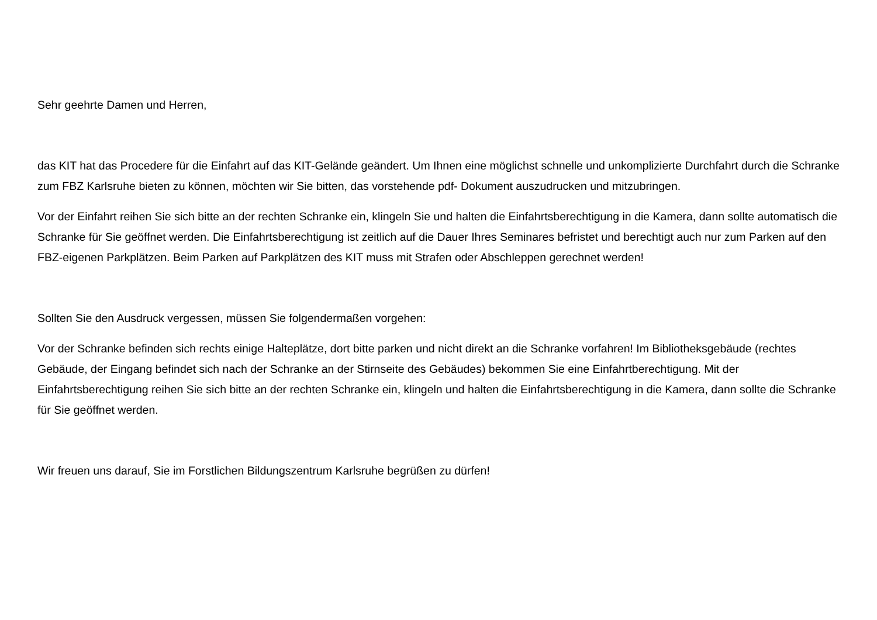Sehr geehrte Damen und Herren,
das KIT hat das Procedere für die Einfahrt auf das KIT-Gelände geändert. Um Ihnen eine möglichst schnelle und unkomplizierte Durchfahrt durch die Schranke zum FBZ Karlsruhe bieten zu können, möchten wir Sie bitten, das vorstehende pdf- Dokument auszudrucken und mitzubringen.
Vor der Einfahrt reihen Sie sich bitte an der rechten Schranke ein, klingeln Sie und halten die Einfahrtsberechtigung in die Kamera, dann sollte automatisch die Schranke für Sie geöffnet werden. Die Einfahrtsberechtigung ist zeitlich auf die Dauer Ihres Seminares befristet und berechtigt auch nur zum Parken auf den FBZ-eigenen Parkplätzen. Beim Parken auf Parkplätzen des KIT muss mit Strafen oder Abschleppen gerechnet werden!
Sollten Sie den Ausdruck vergessen, müssen Sie folgendermaßen vorgehen:
Vor der Schranke befinden sich rechts einige Halteplätze, dort bitte parken und nicht direkt an die Schranke vorfahren! Im Bibliotheksgebäude (rechtes Gebäude, der Eingang befindet sich nach der Schranke an der Stirnseite des Gebäudes) bekommen Sie eine Einfahrtberechtigung. Mit der Einfahrtsberechtigung reihen Sie sich bitte an der rechten Schranke ein, klingeln und halten die Einfahrtsberechtigung in die Kamera, dann sollte die Schranke für Sie geöffnet werden.
Wir freuen uns darauf, Sie im Forstlichen Bildungszentrum Karlsruhe begrüßen zu dürfen!